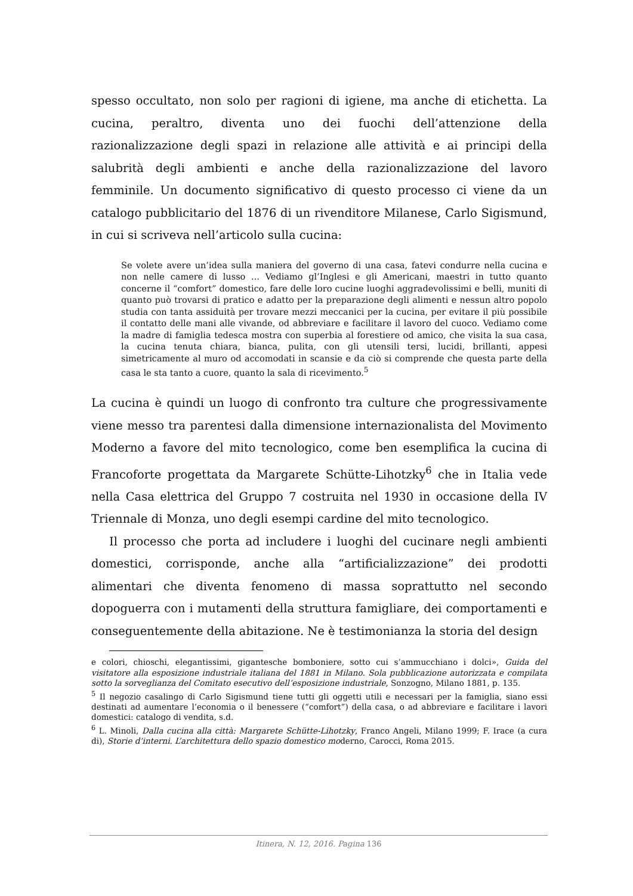spesso occultato, non solo per ragioni di igiene, ma anche di etichetta. La cucina, peraltro, diventa uno dei fuochi dell’attenzione della razionalizzazione degli spazi in relazione alle attività e ai principi della salubrità degli ambienti e anche della razionalizzazione del lavoro femminile. Un documento significativo di questo processo ci viene da un catalogo pubblicitario del 1876 di un rivenditore Milanese, Carlo Sigismund, in cui si scriveva nell’articolo sulla cucina:
Se volete avere un’idea sulla maniera del governo di una casa, fatevi condurre nella cucina e non nelle camere di lusso ... Vediamo gl’Inglesi e gli Americani, maestri in tutto quanto concerne il “comfort” domestico, fare delle loro cucine luoghi aggradevolissimi e belli, muniti di quanto può trovarsi di pratico e adatto per la preparazione degli alimenti e nessun altro popolo studia con tanta assiduità per trovare mezzi meccanici per la cucina, per evitare il più possibile il contatto delle mani alle vivande, od abbreviare e facilitare il lavoro del cuoco. Vediamo come la madre di famiglia tedesca mostra con superbia al forestiere od amico, che visita la sua casa, la cucina tenuta chiara, bianca, pulita, con gli utensili tersi, lucidi, brillanti, appesi simetricamente al muro od accomodati in scansie e da ciò si comprende che questa parte della casa le sta tanto a cuore, quanto la sala di ricevimento.<sup>5</sup>
La cucina è quindi un luogo di confronto tra culture che progressivamente viene messo tra parentesi dalla dimensione internazionalista del Movimento Moderno a favore del mito tecnologico, come ben esemplifica la cucina di Francoforte progettata da Margarete Schütte-Lihotzky<sup>6</sup> che in Italia vede nella Casa elettrica del Gruppo 7 costruita nel 1930 in occasione della IV Triennale di Monza, uno degli esempi cardine del mito tecnologico.
Il processo che porta ad includere i luoghi del cucinare negli ambienti domestici, corrisponde, anche alla “artificializzazione” dei prodotti alimentari che diventa fenomeno di massa soprattutto nel secondo dopoguerra con i mutamenti della struttura famigliare, dei comportamenti e conseguentemente della abitazione. Ne è testimonianza la storia del design
e colori, chioschi, elegantissimi, gigantesche bomboniere, sotto cui s’ammucchiano i dolci», Guida del visitatore alla esposizione industriale italiana del 1881 in Milano. Sola pubblicazione autorizzata e compilata sotto la sorveglianza del Comitato esecutivo dell’esposizione industriale, Sonzogno, Milano 1881, p. 135.
<sup>5</sup> Il negozio casalingo di Carlo Sigismund tiene tutti gli oggetti utili e necessari per la famiglia, siano essi destinati ad aumentare l’economia o il benessere (“comfort”) della casa, o ad abbreviare e facilitare i lavori domestici: catalogo di vendita, s.d.
<sup>6</sup> L. Minoli, Dalla cucina alla città: Margarete Schütte-Lihotzky, Franco Angeli, Milano 1999; F. Irace (a cura di), Storie d’interni. L’architettura dello spazio domestico moderno, Carocci, Roma 2015.
Itinera, N. 12, 2016. Pagina 136